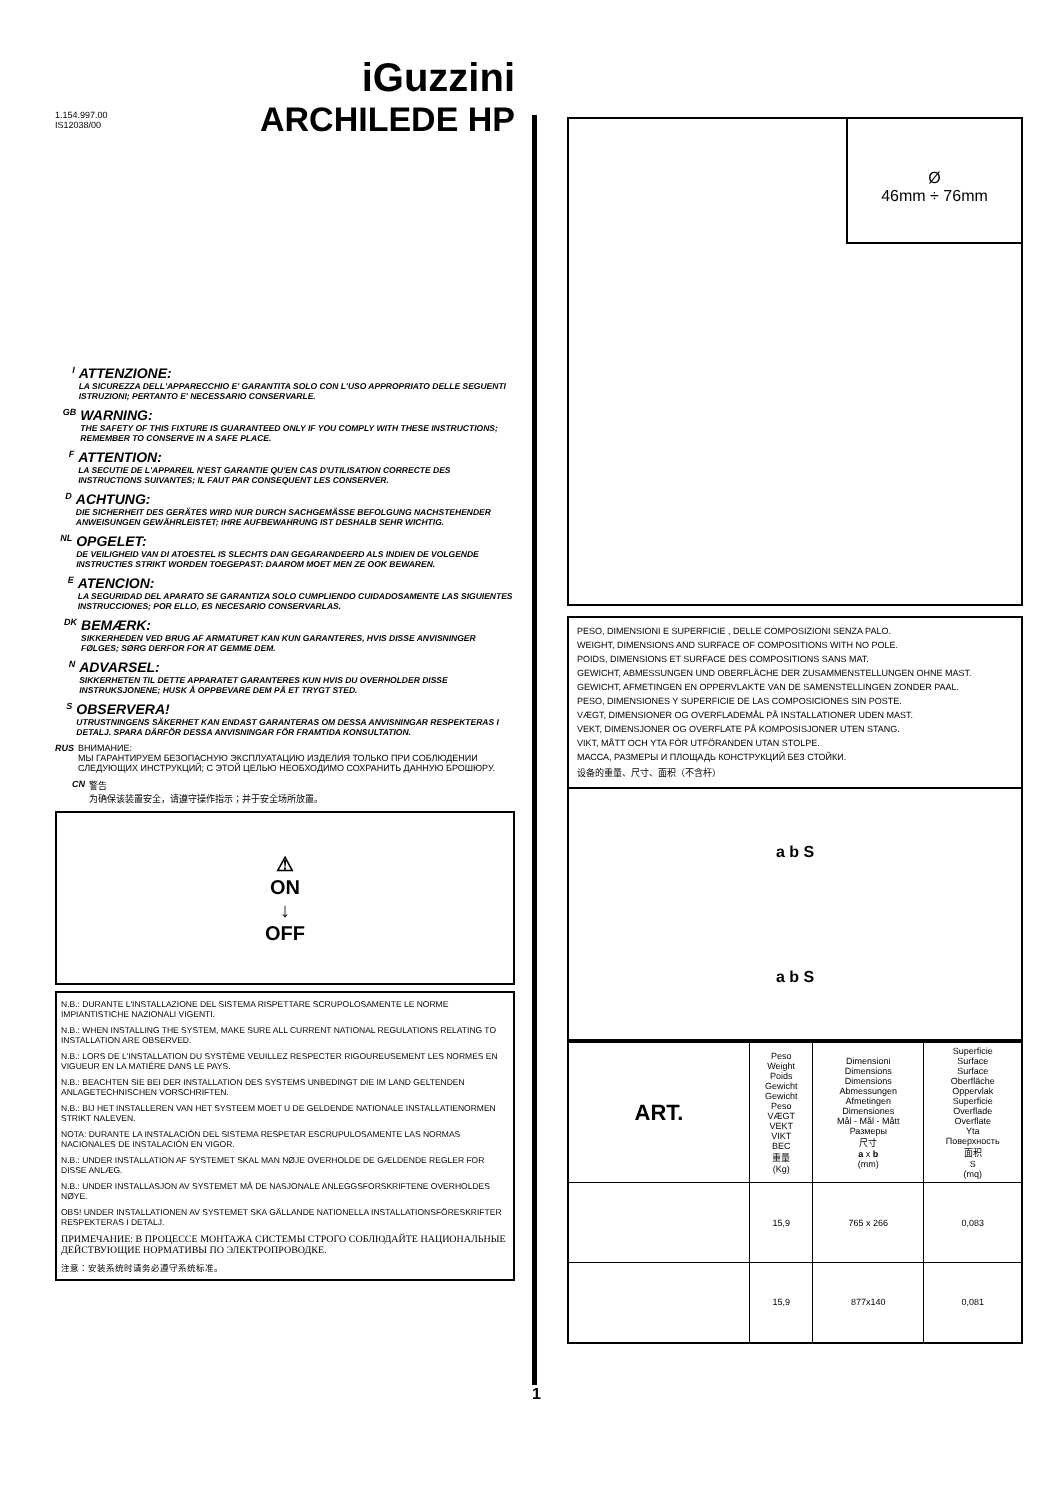1.154.997.00
IS12038/00
iGuzzini
ARCHILEDE HP
I
ATTENZIONE:
LA SICUREZZA DELL'APPARECCHIO E' GARANTITA SOLO CON L'USO APPROPRIATO DELLE SEGUENTI ISTRUZIONI; PERTANTO E' NECESSARIO CONSERVARLE.
GB
WARNING:
THE SAFETY OF THIS FIXTURE IS GUARANTEED ONLY IF YOU COMPLY WITH THESE INSTRUCTIONS; REMEMBER TO CONSERVE IN A SAFE PLACE.
F
ATTENTION:
LA SECUTIE DE L'APPAREIL N'EST GARANTIE QU'EN CAS D'UTILISATION CORRECTE DES INSTRUCTIONS SUIVANTES; IL FAUT PAR CONSEQUENT LES CONSERVER.
D
ACHTUNG:
DIE SICHERHEIT DES GERÄTES WIRD NUR DURCH SACHGEMÄSSE BEFOLGUNG NACHSTEHENDER ANWEISUNGEN GEWÄHRLEISTET; IHRE AUFBEWAHRUNG IST DESHALB SEHR WICHTIG.
NL
OPGELET:
DE VEILIGHEID VAN DI ATOESTEL IS SLECHTS DAN GEGARANDEERD ALS INDIEN DE VOLGENDE INSTRUCTIES STRIKT WORDEN TOEGEPAST: DAAROM MOET MEN ZE OOK BEWAREN.
E
ATENCION:
LA SEGURIDAD DEL APARATO SE GARANTIZA SOLO CUMPLIENDO CUIDADOSAMENTE LAS SIGUIENTES INSTRUCCIONES; POR ELLO, ES NECESARIO CONSERVARLAS.
DK
BEMÆRK:
SIKKERHEDEN VED BRUG AF ARMATURET KAN KUN GARANTERES, HVIS DISSE ANVISNINGER FØLGES; SØRG DERFOR FOR AT GEMME DEM.
N
ADVARSEL:
SIKKERHETEN TIL DETTE APPARATET GARANTERES KUN HVIS DU OVERHOLDER DISSE INSTRUKSJONENE; HUSK Å OPPBEVARE DEM PÅ ET TRYGT STED.
S
OBSERVERA!
UTRUSTNINGENS SÄKERHET KAN ENDAST GARANTERAS OM DESSA ANVISNINGAR RESPEKTERAS I DETALJ. SPARA DÄRFÖR DESSA ANVISNINGAR FÖR FRAMTIDA KONSULTATION.
RUS ВНИМАНИЕ:
МЫ ГАРАНТИРУЕМ БЕЗОПАСНУЮ ЭКСПЛУАТАЦИЮ ИЗДЕЛИЯ ТОЛЬКО ПРИ СОБЛЮДЕНИИ СЛЕДУЮЩИХ ИНСТРУКЦИЙ; С ЭТОЙ ЦЕЛЬЮ НЕОБХОДИМО СОХРАНИТЬ ДАННУЮ БРОШЮРУ.
CN 警告
为确保该装置安全，请遵守操作指示；并于安全场所放置。
⚠
ON
↓
OFF
N.B.: DURANTE L'INSTALLAZIONE DEL SISTEMA RISPETTARE SCRUPOLOSAMENTE LE NORME IMPIANTISTICHE NAZIONALI VIGENTI.
N.B.: WHEN INSTALLING THE SYSTEM, MAKE SURE ALL CURRENT NATIONAL REGULATIONS RELATING TO INSTALLATION ARE OBSERVED.
N.B.: LORS DE L'INSTALLATION DU SYSTÈME VEUILLEZ RESPECTER RIGOUREUSEMENT LES NORMES EN VIGUEUR EN LA MATIÈRE DANS LE PAYS.
N.B.: BEACHTEN SIE BEI DER INSTALLATION DES SYSTEMS UNBEDINGT DIE IM LAND GELTENDEN ANLAGETECHNISCHEN VORSCHRIFTEN.
N.B.: BIJ HET INSTALLEREN VAN HET SYSTEEM MOET U DE GELDENDE NATIONALE INSTALLATIENORMEN STRIKT NALEVEN.
NOTA: DURANTE LA INSTALACIÓN DEL SISTEMA RESPETAR ESCRUPULOSAMENTE LAS NORMAS NACIONALES DE INSTALACIÓN EN VIGOR.
N.B.: UNDER INSTALLATION AF SYSTEMET SKAL MAN NØJE OVERHOLDE DE GÆLDENDE REGLER FOR DISSE ANLÆG.
N.B.: UNDER INSTALLASJON AV SYSTEMET MÅ DE NASJONALE ANLEGGSFORSKRIFTENE OVERHOLDES NØYE.
OBS! UNDER INSTALLATIONEN AV SYSTEMET SKA GÄLLANDE NATIONELLA INSTALLATIONSFÖRESKRIFTER RESPEKTERAS I DETALJ.
ПРИМЕЧАНИЕ: В ПРОЦЕССЕ МОНТАЖА СИСТЕМЫ СТРОГО СОБЛЮДАЙТЕ НАЦИОНАЛЬНЫЕ ДЕЙСТВУЮЩИЕ НОРМАТИВЫ ПО ЭЛЕКТРОПРОВОДКЕ.
注意：安装系统时请务必遵守系统标准。
1
Ø
46mm ÷ 76mm
PESO, DIMENSIONI E SUPERFICIE , DELLE COMPOSIZIONI SENZA PALO.
WEIGHT, DIMENSIONS AND SURFACE OF COMPOSITIONS WITH NO POLE.
POIDS, DIMENSIONS ET SURFACE DES COMPOSITIONS SANS MAT.
GEWICHT, ABMESSUNGEN UND OBERFLÄCHE DER ZUSAMMENSTELLUNGEN OHNE MAST.
GEWICHT, AFMETINGEN EN OPPERVLAKTE VAN DE SAMENSTELLINGEN ZONDER PAAL.
PESO, DIMENSIONES Y SUPERFICIE DE LAS COMPOSICIONES SIN POSTE.
VÆGT, DIMENSIONER OG OVERFLADEMÅL PÅ INSTALLATIONER UDEN MAST.
VEKT, DIMENSJONER OG OVERFLATE PÅ KOMPOSISJONER UTEN STANG.
VIKT, MÅTT OCH YTA FÖR UTFÖRANDEN UTAN STOLPE.
МАССА, РАЗМЕРЫ И ПЛОЩАДЬ КОНСТРУКЦИЙ БЕЗ СТОЙКИ.
设备的重量、尺寸、面积（不含杆）
a b S
a b S
| ART. | Peso Weight Poids Gewicht Gewicht Peso VÆGT VEKT VIKT ВЕС 重量 (Kg) | Dimensioni Dimensions Dimensions Abmessungen Afmetingen Dimensiones Mål - Mål - Mått Размеры 尺寸 a x b (mm) | Superficie Surface Surface Oberfläche Oppervlak Superficie Overflade Overflate Yta Поверхность 面积 S (mq) |
| --- | --- | --- | --- |
| | 15,9 | 765 x 266 | 0,083 |
| | 15,9 | 877x140 | 0,081 |